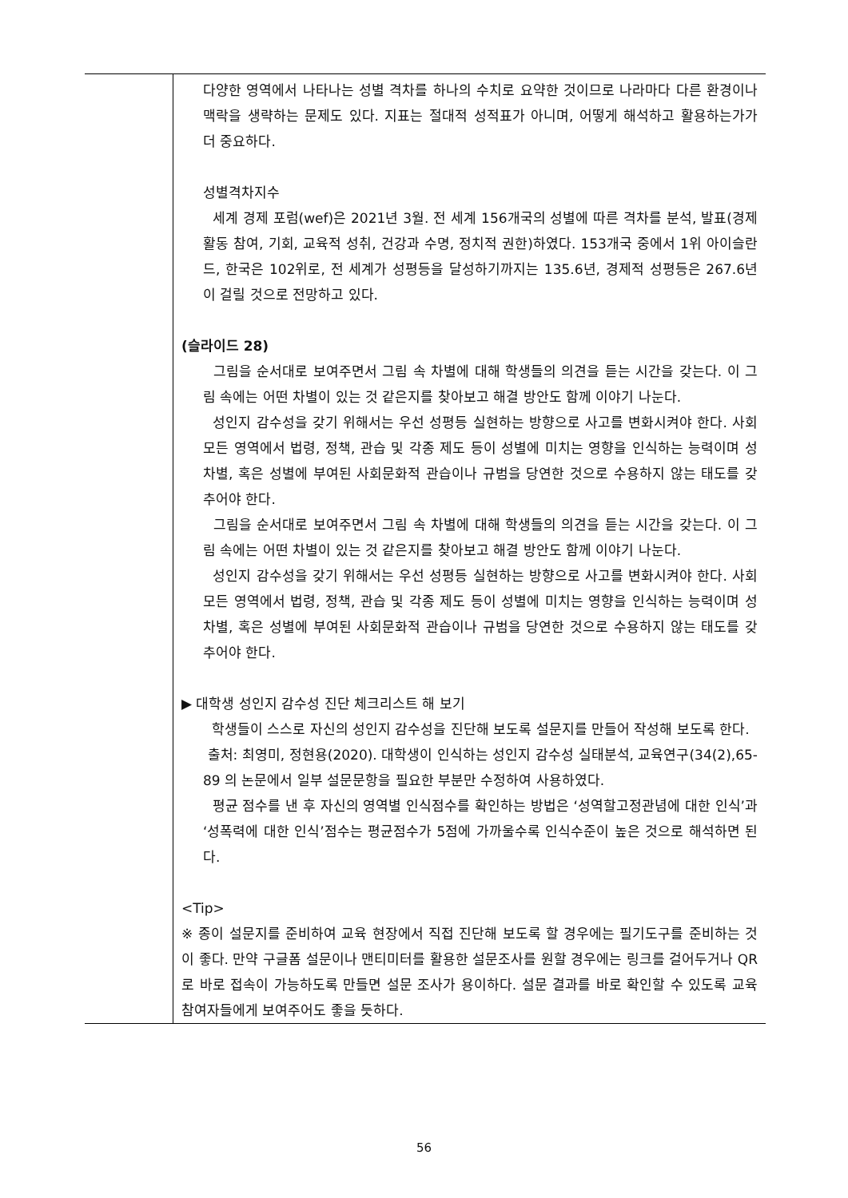| | 다양한 영역에서 나타나는 성별 격차를 하나의 수치로 요약한 것이므로 나라마다 다른 환경이나 맥락을 생략하는 문제도 있다. 지표는 절대적 성적표가 아니며, 어떻게 해석하고 활용하는가가 더 중요하다. 성별격차지수 세계 경제 포럼(wef)은 2021년 3월. 전 세계 156개국의 성별에 따른 격차를 분석, 발표(경제활동 참여, 기회, 교육적 성취, 건강과 수명, 정치적 권한)하였다. 153개국 중에서 1위 아이슬란드, 한국은 102위로, 전 세계가 성평등을 달성하기까지는 135.6년, 경제적 성평등은 267.6년이 걸릴 것으로 전망하고 있다. (슬라이드 28) 그림을 순서대로 보여주면서 그림 속 차별에 대해 학생들의 의견을 듣는 시간을 갖는다. 이 그림 속에는 어떤 차별이 있는 것 같은지를 찾아보고 해결 방안도 함께 이야기 나눈다. 성인지 감수성을 갖기 위해서는 우선 성평등 실현하는 방향으로 사고를 변화시켜야 한다. 사회 모든 영역에서 법령, 정책, 관습 및 각종 제도 등이 성별에 미치는 영향을 인식하는 능력이며 성차별, 혹은 성별에 부여된 사회문화적 관습이나 규범을 당연한 것으로 수용하지 않는 태도를 갖추어야 한다. 그림을 순서대로 보여주면서 그림 속 차별에 대해 학생들의 의견을 듣는 시간을 갖는다. 이 그림 속에는 어떤 차별이 있는 것 같은지를 찾아보고 해결 방안도 함께 이야기 나눈다. 성인지 감수성을 갖기 위해서는 우선 성평등 실현하는 방향으로 사고를 변화시켜야 한다. 사회 모든 영역에서 법령, 정책, 관습 및 각종 제도 등이 성별에 미치는 영향을 인식하는 능력이며 성차별, 혹은 성별에 부여된 사회문화적 관습이나 규범을 당연한 것으로 수용하지 않는 태도를 갖추어야 한다. ▶ 대학생 성인지 감수성 진단 체크리스트 해 보기 학생들이 스스로 자신의 성인지 감수성을 진단해 보도록 설문지를 만들어 작성해 보도록 한다. 출처: 최영미, 정현용(2020). 대학생이 인식하는 성인지 감수성 실태분석, 교육연구(34(2),65-89 의 논문에서 일부 설문문항을 필요한 부분만 수정하여 사용하였다. 평균 점수를 낸 후 자신의 영역별 인식점수를 확인하는 방법은 ‘성역할고정관념에 대한 인식’과 ‘성폭력에 대한 인식’점수는 평균점수가 5점에 가까울수록 인식수준이 높은 것으로 해석하면 된다. <Tip> ※ 종이 설문지를 준비하여 교육 현장에서 직접 진단해 보도록 할 경우에는 필기도구를 준비하는 것이 좋다. 만약 구글폼 설문이나 맨티미터를 활용한 설문조사를 원할 경우에는 링크를 걸어두거나 QR로 바로 접속이 가능하도록 만들면 설문 조사가 용이하다. 설문 결과를 바로 확인할 수 있도록 교육참여자들에게 보여주어도 좋을 듯하다. |
56